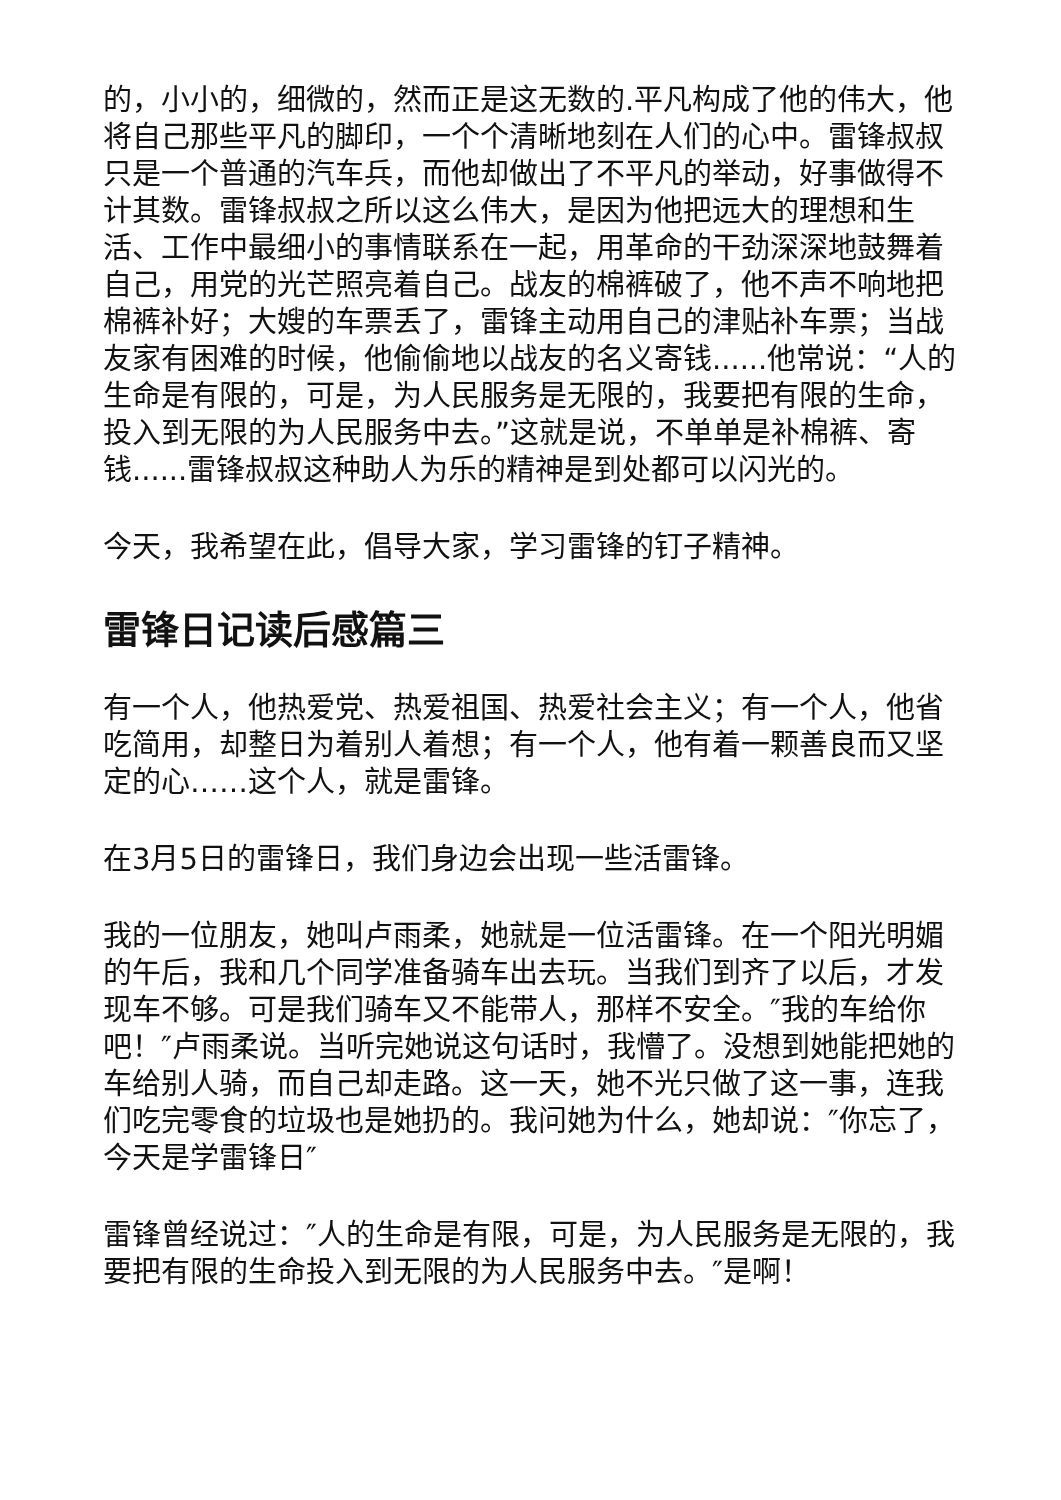的，小小的，细微的，然而正是这无数的.平凡构成了他的伟大，他将自己那些平凡的脚印，一个个清晰地刻在人们的心中。雷锋叔叔只是一个普通的汽车兵，而他却做出了不平凡的举动，好事做得不计其数。雷锋叔叔之所以这么伟大，是因为他把远大的理想和生活、工作中最细小的事情联系在一起，用革命的干劲深深地鼓舞着自己，用党的光芒照亮着自己。战友的棉裤破了，他不声不响地把棉裤补好；大嫂的车票丢了，雷锋主动用自己的津贴补车票；当战友家有困难的时候，他偷偷地以战友的名义寄钱......他常说：“人的生命是有限的，可是，为人民服务是无限的，我要把有限的生命，投入到无限的为人民服务中去。”这就是说，不单单是补棉裤、寄钱......雷锋叔叔这种助人为乐的精神是到处都可以闪光的。
今天，我希望在此，倡导大家，学习雷锋的钉子精神。
雷锋日记读后感篇三
有一个人，他热爱党、热爱祖国、热爱社会主义；有一个人，他省吃简用，却整日为着别人着想；有一个人，他有着一颗善良而又坚定的心……这个人，就是雷锋。
在3月5日的雷锋日，我们身边会出现一些活雷锋。
我的一位朋友，她叫卢雨柔，她就是一位活雷锋。在一个阳光明媚的午后，我和几个同学准备骑车出去玩。当我们到齐了以后，才发现车不够。可是我们骑车又不能带人，那样不安全。″我的车给你吧！″卢雨柔说。当听完她说这句话时，我懵了。没想到她能把她的车给别人骑，而自己却走路。这一天，她不光只做了这一事，连我们吃完零食的垃圾也是她扔的。我问她为什么，她却说：″你忘了，今天是学雷锋日″
雷锋曾经说过：″人的生命是有限，可是，为人民服务是无限的，我要把有限的生命投入到无限的为人民服务中去。″是啊！